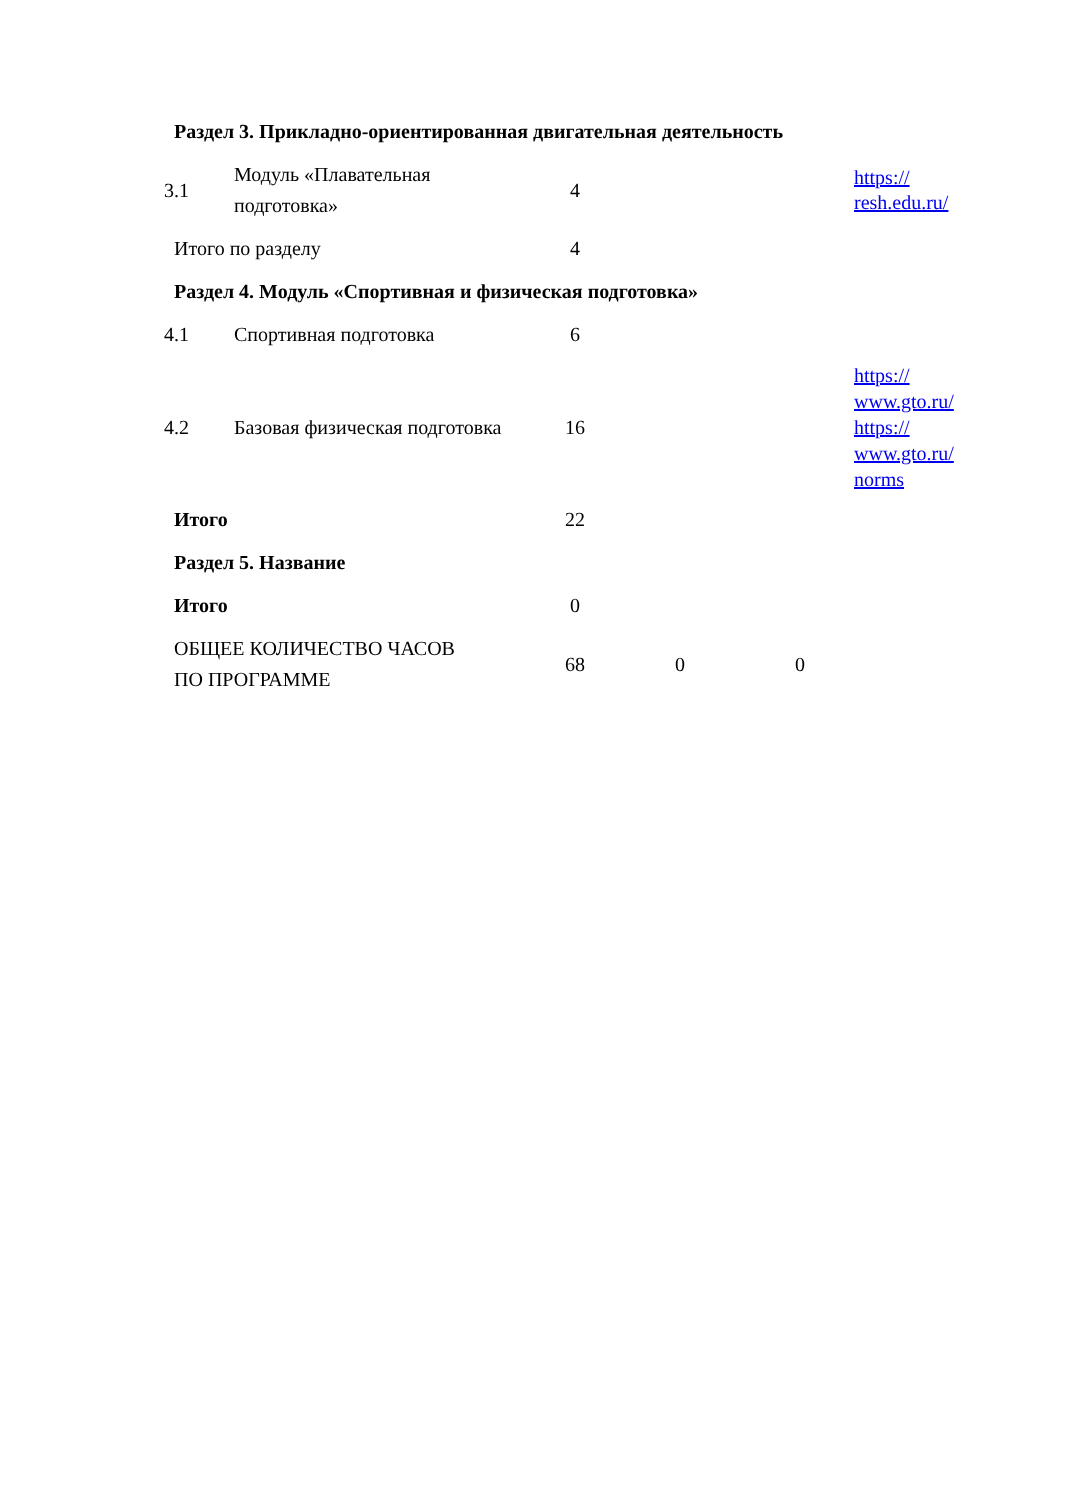| Раздел 3. Прикладно-ориентированная двигательная деятельность | | | | | |
| 3.1 | Модуль «Плавательная подготовка» | 4 | | | https:// resh.edu.ru/ |
| Итого по разделу | | 4 | | | |
| Раздел 4. Модуль «Спортивная и физическая подготовка» | | | | | |
| 4.1 | Спортивная подготовка | 6 | | | |
| 4.2 | Базовая физическая подготовка | 16 | | | https:// www.gto.ru/ https:// www.gto.ru/ norms |
| Итого | | 22 | | | |
| Раздел 5. Название | | | | | |
| Итого | | 0 | | | |
| ОБЩЕЕ КОЛИЧЕСТВО ЧАСОВ ПО ПРОГРАММЕ | | 68 | 0 | 0 | |